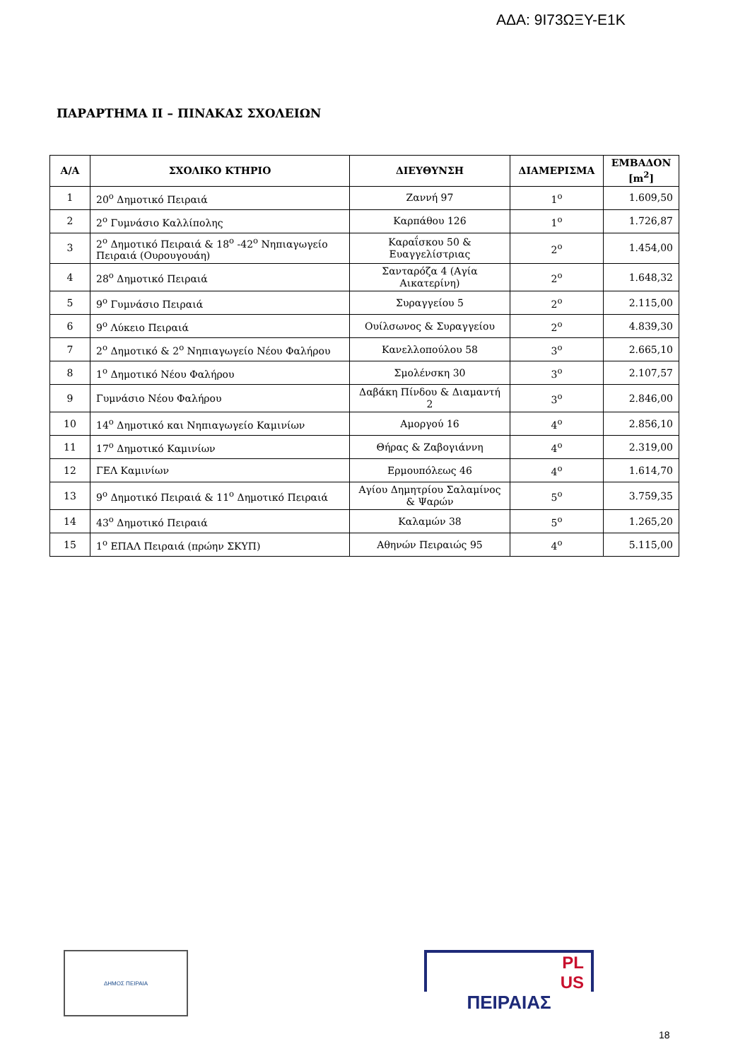ΑΔΑ: 9Ι73ΩΞΥ-Ε1Κ
ΠΑΡΑΡΤΗΜΑ ΙΙ – ΠΙΝΑΚΑΣ ΣΧΟΛΕΙΩΝ
| Α/Α | ΣΧΟΛΙΚΟ ΚΤΗΡΙΟ | ΔΙΕΥΘΥΝΣΗ | ΔΙΑΜΕΡΙΣΜΑ | ΕΜΒΑΔΟΝ [m<sup>2</sup>] |
| --- | --- | --- | --- | --- |
| 1 | 20<sup>ο</sup> Δημοτικό Πειραιά | Ζαννή 97 | 1<sup>ο</sup> | 1.609,50 |
| 2 | 2<sup>ο</sup> Γυμνάσιο Καλλίπολης | Καρπάθου 126 | 1<sup>ο</sup> | 1.726,87 |
| 3 | 2<sup>ο</sup> Δημοτικό Πειραιά & 18<sup>ο</sup> -42<sup>ο</sup> Νηπιαγωγείο Πειραιά (Ουρουγουάη) | Καραΐσκου 50 & Ευαγγελίστριας | 2<sup>ο</sup> | 1.454,00 |
| 4 | 28<sup>ο</sup> Δημοτικό Πειραιά | Σανταρόζα 4 (Αγία Αικατερίνη) | 2<sup>ο</sup> | 1.648,32 |
| 5 | 9<sup>ο</sup> Γυμνάσιο Πειραιά | Συραγγείου 5 | 2<sup>ο</sup> | 2.115,00 |
| 6 | 9<sup>ο</sup> Λύκειο Πειραιά | Ουίλσωνος & Συραγγείου | 2<sup>ο</sup> | 4.839,30 |
| 7 | 2<sup>ο</sup> Δημοτικό & 2<sup>ο</sup> Νηπιαγωγείο Νέου Φαλήρου | Κανελλοπούλου 58 | 3<sup>ο</sup> | 2.665,10 |
| 8 | 1<sup>ο</sup> Δημοτικό Νέου Φαλήρου | Σμολένσκη 30 | 3<sup>ο</sup> | 2.107,57 |
| 9 | Γυμνάσιο Νέου Φαλήρου | Δαβάκη Πίνδου & Διαμαντή 2 | 3<sup>ο</sup> | 2.846,00 |
| 10 | 14<sup>ο</sup> Δημοτικό και Νηπιαγωγείο Καμινίων | Αμοργού 16 | 4<sup>ο</sup> | 2.856,10 |
| 11 | 17<sup>ο</sup> Δημοτικό Καμινίων | Θήρας & Ζαβογιάννη | 4<sup>ο</sup> | 2.319,00 |
| 12 | ΓΕΛ Καμινίων | Ερμουπόλεως 46 | 4<sup>ο</sup> | 1.614,70 |
| 13 | 9<sup>ο</sup> Δημοτικό Πειραιά & 11<sup>ο</sup> Δημοτικό Πειραιά | Αγίου Δημητρίου Σαλαμίνος & Ψαρών | 5<sup>ο</sup> | 3.759,35 |
| 14 | 43<sup>ο</sup> Δημοτικό Πειραιά | Καλαμών 38 | 5<sup>ο</sup> | 1.265,20 |
| 15 | 1<sup>ο</sup> ΕΠΑΛ Πειραιά (πρώην ΣΚΥΠ) | Αθηνών Πειραιώς 95 | 4<sup>ο</sup> | 5.115,00 |
ΔΗΜΟΣ ΠΕΙΡΑΙΑ
PL
US
ΠΕΙΡΑΙΑΣ
18